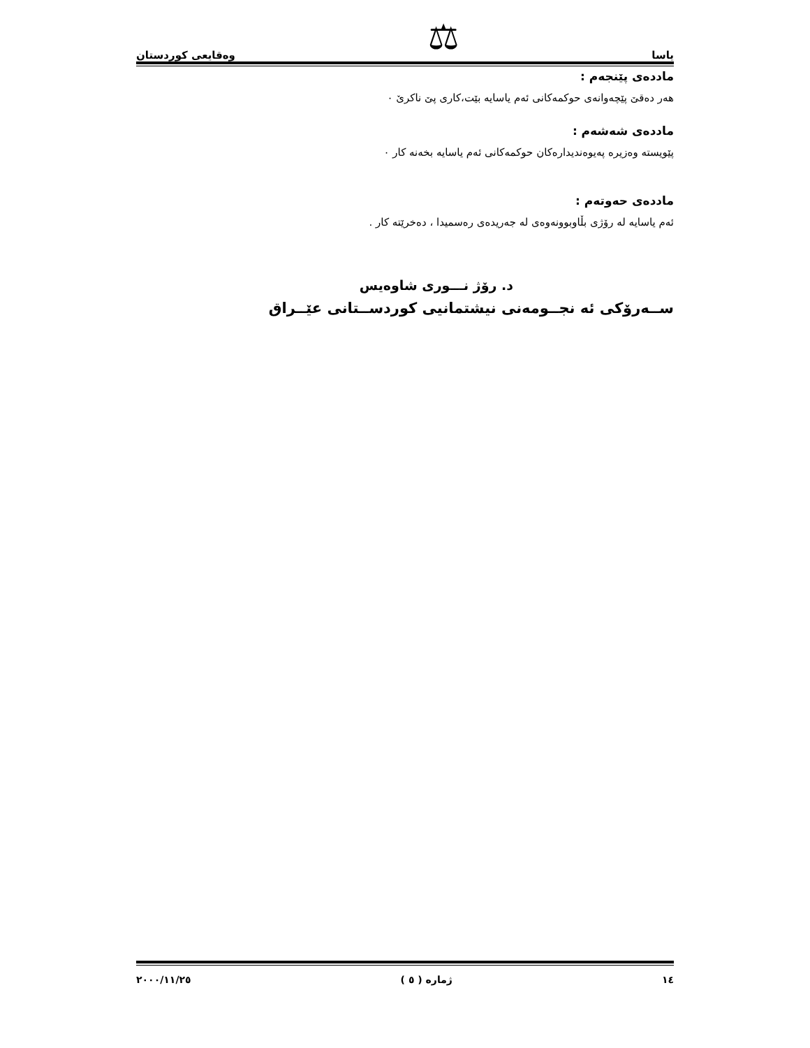یاسا ⚖ وەقایعی کوردستان
ماددەی پێنجەم :
هەر دەقێ پێچەوانەی حوکمەکانی ئەم یاسایە بێت،کاری پێ ناکرێ ٠
ماددەی شەشەم :
پێویستە وەزیرە پەیوەندیدارەکان حوکمەکانی ئەم یاسایە بخەنە کار ٠
ماددەی حەوتەم :
ئەم یاسایە لە رۆژی بڵاوبوونەوەی لە جەریدەی رەسمیدا ، دەخرێتە کار .
د. رۆژ نـــوری شاوەیس
ســەرۆکی ئە نجــومەنی نیشتمانیی کوردســتانی عێــراق
١٤ ژمارە ( ٥ ) ٢٠٠٠/١١/٢٥